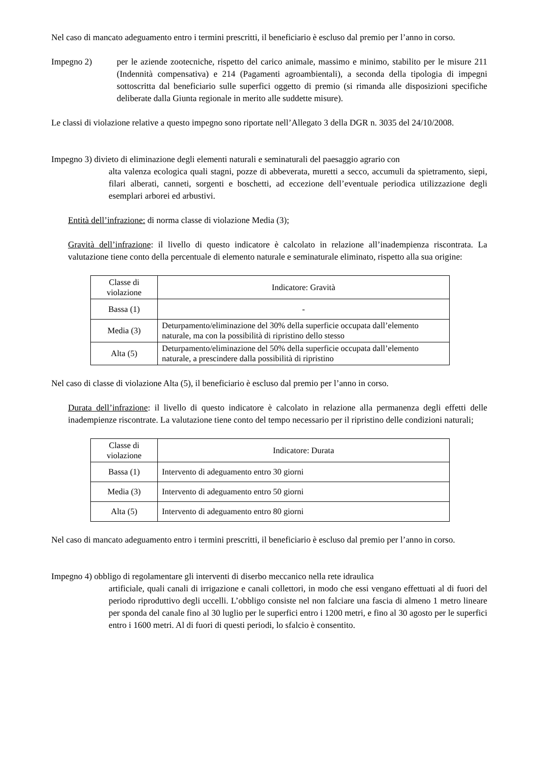Nel caso di mancato adeguamento entro i termini prescritti, il beneficiario è escluso dal premio per l’anno in corso.
Impegno 2) per le aziende zootecniche, rispetto del carico animale, massimo e minimo, stabilito per le misure 211 (Indennità compensativa) e 214 (Pagamenti agroambientali), a seconda della tipologia di impegni sottoscritta dal beneficiario sulle superfici oggetto di premio (si rimanda alle disposizioni specifiche deliberate dalla Giunta regionale in merito alle suddette misure).
Le classi di violazione relative a questo impegno sono riportate nell’Allegato 3 della DGR n. 3035 del 24/10/2008.
Impegno 3) divieto di eliminazione degli elementi naturali e seminaturali del paesaggio agrario con
alta valenza ecologica quali stagni, pozze di abbeverata, muretti a secco, accumuli da spietramento, siepi, filari alberati, canneti, sorgenti e boschetti, ad eccezione dell’eventuale periodica utilizzazione degli esemplari arborei ed arbustivi.
Entità dell’infrazione: di norma classe di violazione Media (3);
Gravità dell’infrazione: il livello di questo indicatore è calcolato in relazione all’inadempienza riscontrata. La valutazione tiene conto della percentuale di elemento naturale e seminaturale eliminato, rispetto alla sua origine:
| Classe di violazione | Indicatore: Gravità |
| Bassa (1) | - |
| Media (3) | Deturpamento/eliminazione del 30% della superficie occupata dall’elemento naturale, ma con la possibilità di ripristino dello stesso |
| Alta (5) | Deturpamento/eliminazione del 50% della superficie occupata dall’elemento naturale, a prescindere dalla possibilità di ripristino |
Nel caso di classe di violazione Alta (5), il beneficiario è escluso dal premio per l’anno in corso.
Durata dell’infrazione: il livello di questo indicatore è calcolato in relazione alla permanenza degli effetti delle inadempienze riscontrate. La valutazione tiene conto del tempo necessario per il ripristino delle condizioni naturali;
| Classe di violazione | Indicatore: Durata |
| Bassa (1) | Intervento di adeguamento entro 30 giorni |
| Media (3) | Intervento di adeguamento entro 50 giorni |
| Alta (5) | Intervento di adeguamento entro 80 giorni |
Nel caso di mancato adeguamento entro i termini prescritti, il beneficiario è escluso dal premio per l’anno in corso.
Impegno 4) obbligo di regolamentare gli interventi di diserbo meccanico nella rete idraulica
artificiale, quali canali di irrigazione e canali collettori, in modo che essi vengano effettuati al di fuori del periodo riproduttivo degli uccelli. L’obbligo consiste nel non falciare una fascia di almeno 1 metro lineare per sponda del canale fino al 30 luglio per le superfici entro i 1200 metri, e fino al 30 agosto per le superfici entro i 1600 metri. Al di fuori di questi periodi, lo sfalcio è consentito.